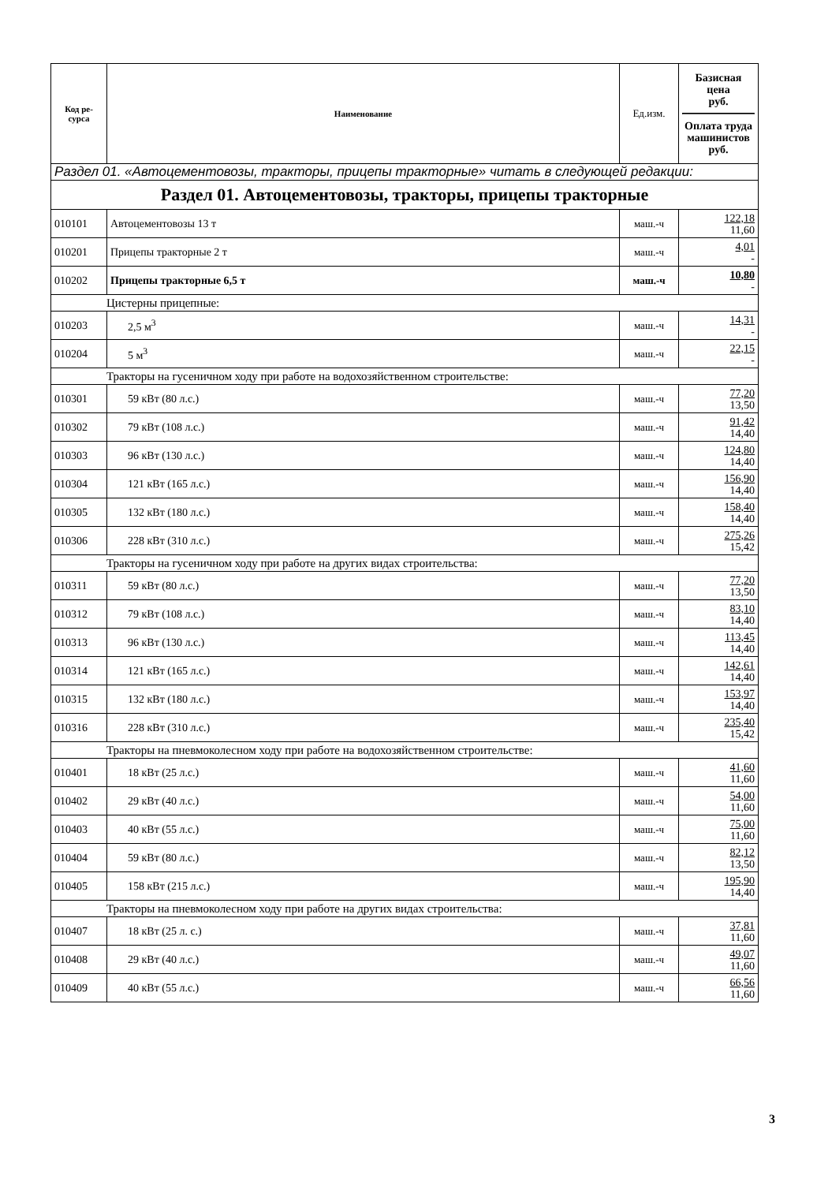| Код ре- сурса | Наименование | Ед.изм. | Базисная цена руб. Оплата труда машинистов руб. |
| --- | --- | --- | --- |
| Раздел 01. «Автоцементовозы, тракторы, прицепы тракторные» читать в следующей редакции: | | | |
| Раздел 01. Автоцементовозы, тракторы, прицепы тракторные | | | |
| 010101 | Автоцементовозы 13 т | маш.-ч | 122,18 11,60 |
| 010201 | Прицепы тракторные 2 т | маш.-ч | 4,01 - |
| 010202 | Прицепы тракторные 6,5 т | маш.-ч | 10,80 - |
| Цистерны прицепные: | | | |
| 010203 | 2,5 м<sup>3</sup> | маш.-ч | 14,31 - |
| 010204 | 5 м<sup>3</sup> | маш.-ч | 22,15 - |
| Тракторы на гусеничном ходу при работе на водохозяйственном строительстве: | | | |
| 010301 | 59 кВт (80 л.с.) | маш.-ч | 77,20 13,50 |
| 010302 | 79 кВт (108 л.с.) | маш.-ч | 91,42 14,40 |
| 010303 | 96 кВт (130 л.с.) | маш.-ч | 124,80 14,40 |
| 010304 | 121 кВт (165 л.с.) | маш.-ч | 156,90 14,40 |
| 010305 | 132 кВт (180 л.с.) | маш.-ч | 158,40 14,40 |
| 010306 | 228 кВт (310 л.с.) | маш.-ч | 275,26 15,42 |
| Тракторы на гусеничном ходу при работе на других видах строительства: | | | |
| 010311 | 59 кВт (80 л.с.) | маш.-ч | 77,20 13,50 |
| 010312 | 79 кВт (108 л.с.) | маш.-ч | 83,10 14,40 |
| 010313 | 96 кВт (130 л.с.) | маш.-ч | 113,45 14,40 |
| 010314 | 121 кВт (165 л.с.) | маш.-ч | 142,61 14,40 |
| 010315 | 132 кВт (180 л.с.) | маш.-ч | 153,97 14,40 |
| 010316 | 228 кВт (310 л.с.) | маш.-ч | 235,40 15,42 |
| Тракторы на пневмоколесном ходу при работе на водохозяйственном строительстве: | | | |
| 010401 | 18 кВт (25 л.с.) | маш.-ч | 41,60 11,60 |
| 010402 | 29 кВт (40 л.с.) | маш.-ч | 54,00 11,60 |
| 010403 | 40 кВт (55 л.с.) | маш.-ч | 75,00 11,60 |
| 010404 | 59 кВт (80 л.с.) | маш.-ч | 82,12 13,50 |
| 010405 | 158 кВт (215 л.с.) | маш.-ч | 195,90 14,40 |
| Тракторы на пневмоколесном ходу при работе на других видах строительства: | | | |
| 010407 | 18 кВт (25 л. с.) | маш.-ч | 37,81 11,60 |
| 010408 | 29 кВт (40 л.с.) | маш.-ч | 49,07 11,60 |
| 010409 | 40 кВт (55 л.с.) | маш.-ч | 66,56 11,60 |
3